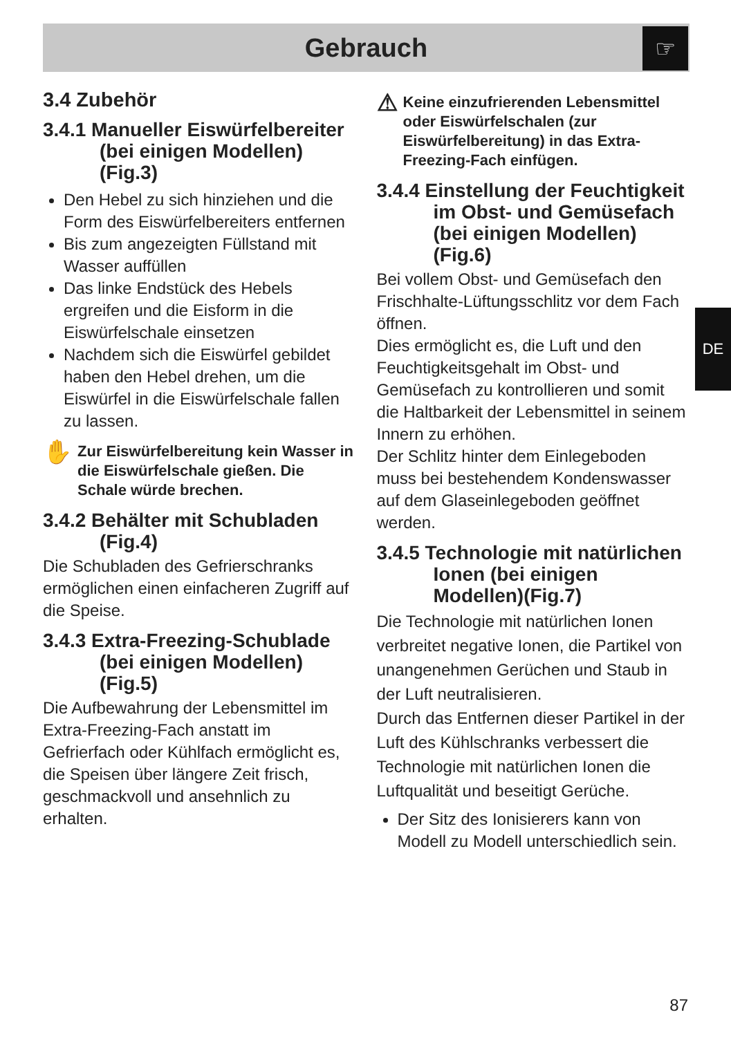Gebrauch ☞
DE
3.4 Zubehör
3.4.1 Manueller Eiswürfelbereiter
(bei einigen Modellen) (Fig.3)
Den Hebel zu sich hinziehen und die Form des Eiswürfelbereiters entfernen
Bis zum angezeigten Füllstand mit Wasser auffüllen
Das linke Endstück des Hebels ergreifen und die Eisform in die Eiswürfelschale einsetzen
Nachdem sich die Eiswürfel gebildet haben den Hebel drehen, um die Eiswürfel in die Eiswürfelschale fallen zu lassen.
✋
Zur Eiswürfelbereitung kein Wasser in die Eiswürfelschale gießen. Die Schale würde brechen.
3.4.2 Behälter mit Schubladen
(Fig.4)
Die Schubladen des Gefrierschranks ermöglichen einen einfacheren Zugriff auf die Speise.
3.4.3 Extra-Freezing-Schublade
(bei einigen Modellen) (Fig.5)
Die Aufbewahrung der Lebensmittel im Extra-Freezing-Fach anstatt im Gefrierfach oder Kühlfach ermöglicht es, die Speisen über längere Zeit frisch, geschmackvoll und ansehnlich zu erhalten.
⚠
Keine einzufrierenden Lebensmittel oder Eiswürfelschalen (zur Eiswürfelbereitung) in das Extra-Freezing-Fach einfügen.
3.4.4 Einstellung der Feuchtigkeit
im Obst- und Gemüsefach (bei einigen Modellen) (Fig.6)
Bei vollem Obst- und Gemüsefach den Frischhalte-Lüftungsschlitz vor dem Fach öffnen.
Dies ermöglicht es, die Luft und den Feuchtigkeitsgehalt im Obst- und Gemüsefach zu kontrollieren und somit die Haltbarkeit der Lebensmittel in seinem Innern zu erhöhen.
Der Schlitz hinter dem Einlegeboden muss bei bestehendem Kondenswasser auf dem Glaseinlegeboden geöffnet werden.
3.4.5 Technologie mit natürlichen
Ionen (bei einigen Modellen)(Fig.7)
Die Technologie mit natürlichen Ionen verbreitet negative Ionen, die Partikel von unangenehmen Gerüchen und Staub in der Luft neutralisieren.
Durch das Entfernen dieser Partikel in der Luft des Kühlschranks verbessert die Technologie mit natürlichen Ionen die Luftqualität und beseitigt Gerüche.
Der Sitz des Ionisierers kann von Modell zu Modell unterschiedlich sein.
87